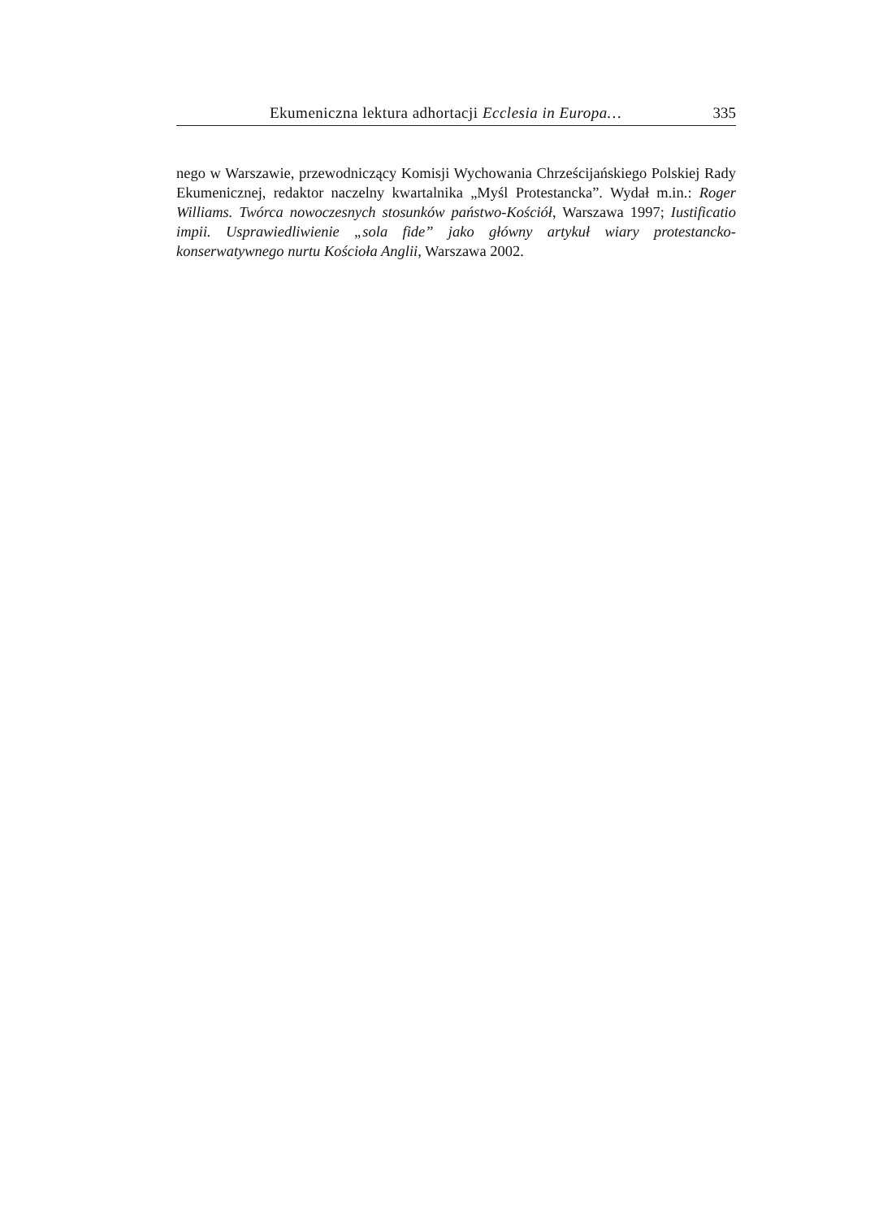Ekumeniczna lektura adhortacji Ecclesia in Europa… 335
nego w Warszawie, przewodniczący Komisji Wychowania Chrześcijańskiego Polskiej Rady Ekumenicznej, redaktor naczelny kwartalnika „Myśl Protestancka”. Wydał m.in.: Roger Williams. Twórca nowoczesnych stosunków państwo-Kościół, Warszawa 1997; Iustificatio impii. Usprawiedliwienie „sola fide” jako główny artykuł wiary protestancko-konserwatywnego nurtu Kościoła Anglii, Warszawa 2002.